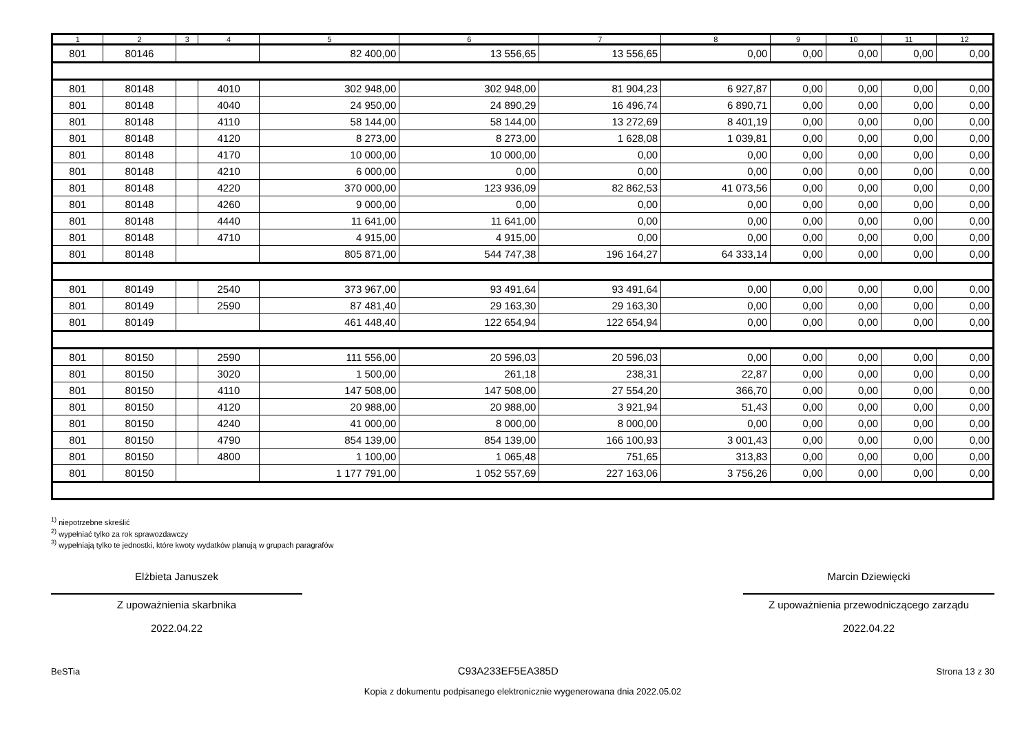| 1 | 2 | 3 | 4 | 5 | 6 | 7 | 8 | 9 | 10 | 11 | 12 |
| --- | --- | --- | --- | --- | --- | --- | --- | --- | --- | --- | --- |
| 801 | 80146 | | | 82 400,00 | 13 556,65 | 13 556,65 | 0,00 | 0,00 | 0,00 | 0,00 | 0,00 |
| 801 | 80148 | | 4010 | 302 948,00 | 302 948,00 | 81 904,23 | 6 927,87 | 0,00 | 0,00 | 0,00 | 0,00 |
| 801 | 80148 | | 4040 | 24 950,00 | 24 890,29 | 16 496,74 | 6 890,71 | 0,00 | 0,00 | 0,00 | 0,00 |
| 801 | 80148 | | 4110 | 58 144,00 | 58 144,00 | 13 272,69 | 8 401,19 | 0,00 | 0,00 | 0,00 | 0,00 |
| 801 | 80148 | | 4120 | 8 273,00 | 8 273,00 | 1 628,08 | 1 039,81 | 0,00 | 0,00 | 0,00 | 0,00 |
| 801 | 80148 | | 4170 | 10 000,00 | 10 000,00 | 0,00 | 0,00 | 0,00 | 0,00 | 0,00 | 0,00 |
| 801 | 80148 | | 4210 | 6 000,00 | 0,00 | 0,00 | 0,00 | 0,00 | 0,00 | 0,00 | 0,00 |
| 801 | 80148 | | 4220 | 370 000,00 | 123 936,09 | 82 862,53 | 41 073,56 | 0,00 | 0,00 | 0,00 | 0,00 |
| 801 | 80148 | | 4260 | 9 000,00 | 0,00 | 0,00 | 0,00 | 0,00 | 0,00 | 0,00 | 0,00 |
| 801 | 80148 | | 4440 | 11 641,00 | 11 641,00 | 0,00 | 0,00 | 0,00 | 0,00 | 0,00 | 0,00 |
| 801 | 80148 | | 4710 | 4 915,00 | 4 915,00 | 0,00 | 0,00 | 0,00 | 0,00 | 0,00 | 0,00 |
| 801 | 80148 | | | 805 871,00 | 544 747,38 | 196 164,27 | 64 333,14 | 0,00 | 0,00 | 0,00 | 0,00 |
| 801 | 80149 | | 2540 | 373 967,00 | 93 491,64 | 93 491,64 | 0,00 | 0,00 | 0,00 | 0,00 | 0,00 |
| 801 | 80149 | | 2590 | 87 481,40 | 29 163,30 | 29 163,30 | 0,00 | 0,00 | 0,00 | 0,00 | 0,00 |
| 801 | 80149 | | | 461 448,40 | 122 654,94 | 122 654,94 | 0,00 | 0,00 | 0,00 | 0,00 | 0,00 |
| 801 | 80150 | | 2590 | 111 556,00 | 20 596,03 | 20 596,03 | 0,00 | 0,00 | 0,00 | 0,00 | 0,00 |
| 801 | 80150 | | 3020 | 1 500,00 | 261,18 | 238,31 | 22,87 | 0,00 | 0,00 | 0,00 | 0,00 |
| 801 | 80150 | | 4110 | 147 508,00 | 147 508,00 | 27 554,20 | 366,70 | 0,00 | 0,00 | 0,00 | 0,00 |
| 801 | 80150 | | 4120 | 20 988,00 | 20 988,00 | 3 921,94 | 51,43 | 0,00 | 0,00 | 0,00 | 0,00 |
| 801 | 80150 | | 4240 | 41 000,00 | 8 000,00 | 8 000,00 | 0,00 | 0,00 | 0,00 | 0,00 | 0,00 |
| 801 | 80150 | | 4790 | 854 139,00 | 854 139,00 | 166 100,93 | 3 001,43 | 0,00 | 0,00 | 0,00 | 0,00 |
| 801 | 80150 | | 4800 | 1 100,00 | 1 065,48 | 751,65 | 313,83 | 0,00 | 0,00 | 0,00 | 0,00 |
| 801 | 80150 | | | 1 177 791,00 | 1 052 557,69 | 227 163,06 | 3 756,26 | 0,00 | 0,00 | 0,00 | 0,00 |
<sup>1)</sup> niepotrzebne skreślić
<sup>2)</sup> wypełniać tylko za rok sprawozdawczy
<sup>3)</sup> wypełniają tylko te jednostki, które kwoty wydatków planują w grupach paragrafów
Elżbieta Januszek
Z upoważnienia skarbnika
2022.04.22
Marcin Dziewięcki
Z upoważnienia przewodniczącego zarządu
2022.04.22
BeSTia C93A233EF5EA385D Strona 13 z 30
Kopia z dokumentu podpisanego elektronicznie wygenerowana dnia 2022.05.02